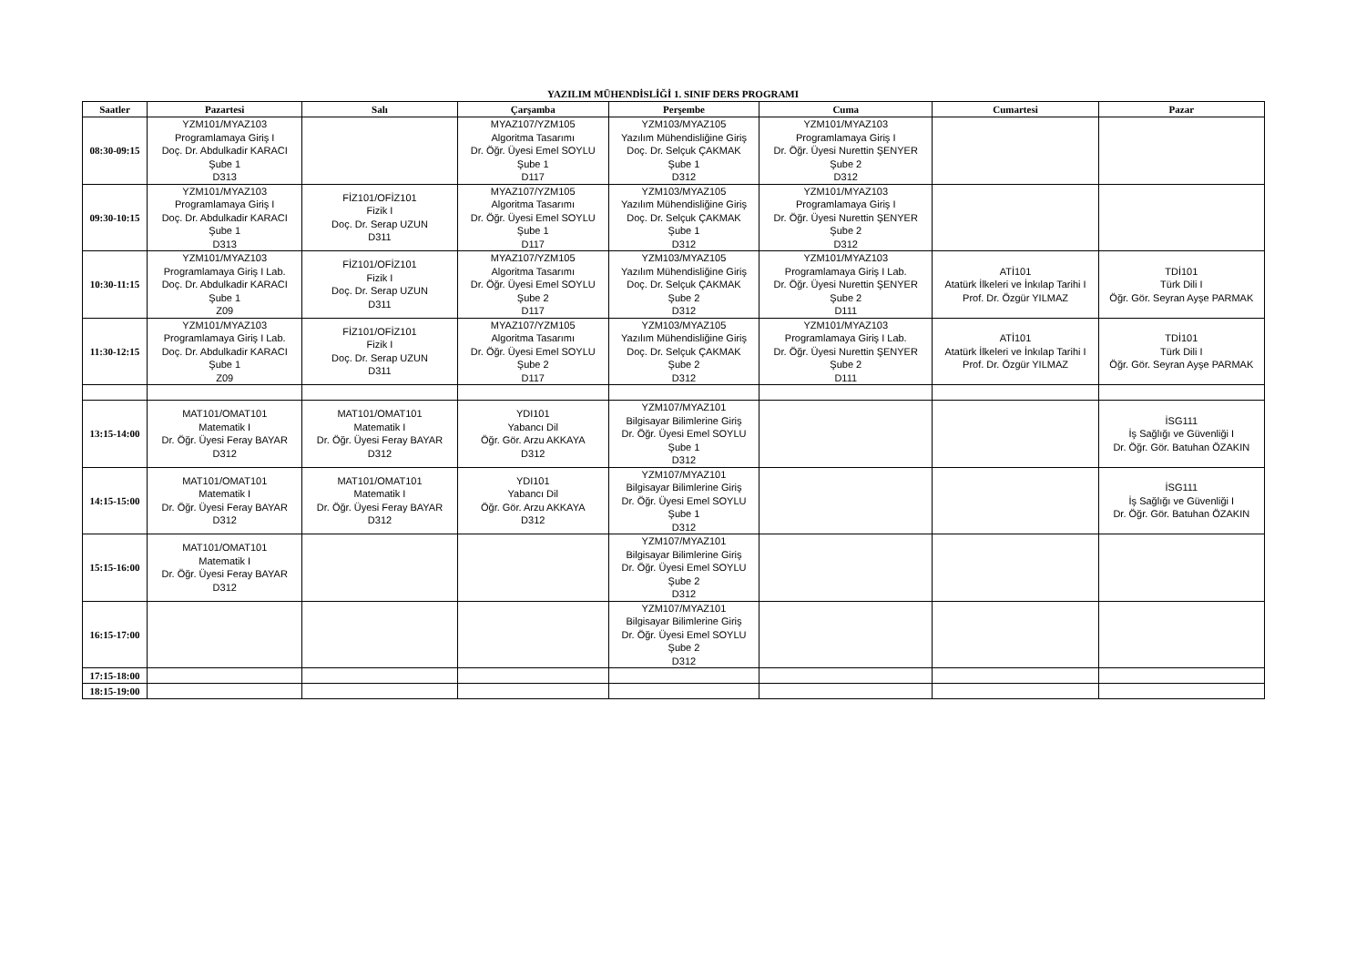YAZILIM MÜHENDİSLİĞİ 1. SINIF DERS PROGRAMI
| Saatler | Pazartesi | Salı | Çarşamba | Perşembe | Cuma | Cumartesi | Pazar |
| --- | --- | --- | --- | --- | --- | --- | --- |
| 08:30-09:15 | YZM101/MYAZ103 Programlamaya Giriş I Doç. Dr. Abdulkadir KARACI Şube 1 D313 | | MYAZ107/YZM105 Algoritma Tasarımı Dr. Öğr. Üyesi Emel SOYLU Şube 1 D117 | YZM103/MYAZ105 Yazılım Mühendisliğine Giriş Doç. Dr. Selçuk ÇAKMAK Şube 1 D312 | YZM101/MYAZ103 Programlamaya Giriş I Dr. Öğr. Üyesi Nurettin ŞENYER Şube 2 D312 | | |
| 09:30-10:15 | YZM101/MYAZ103 Programlamaya Giriş I Doç. Dr. Abdulkadir KARACI Şube 1 D313 | FİZ101/OFİZ101 Fizik I Doç. Dr. Serap UZUN D311 | MYAZ107/YZM105 Algoritma Tasarımı Dr. Öğr. Üyesi Emel SOYLU Şube 1 D117 | YZM103/MYAZ105 Yazılım Mühendisliğine Giriş Doç. Dr. Selçuk ÇAKMAK Şube 1 D312 | YZM101/MYAZ103 Programlamaya Giriş I Dr. Öğr. Üyesi Nurettin ŞENYER Şube 2 D312 | | |
| 10:30-11:15 | YZM101/MYAZ103 Programlamaya Giriş I Lab. Doç. Dr. Abdulkadir KARACI Şube 1 Z09 | FİZ101/OFİZ101 Fizik I Doç. Dr. Serap UZUN D311 | MYAZ107/YZM105 Algoritma Tasarımı Dr. Öğr. Üyesi Emel SOYLU Şube 2 D117 | YZM103/MYAZ105 Yazılım Mühendisliğine Giriş Doç. Dr. Selçuk ÇAKMAK Şube 2 D312 | YZM101/MYAZ103 Programlamaya Giriş I Lab. Dr. Öğr. Üyesi Nurettin ŞENYER Şube 2 D111 | ATİ101 Atatürk İlkeleri ve İnkılap Tarihi I Prof. Dr. Özgür YILMAZ | TDİ101 Türk Dili I Öğr. Gör. Seyran Ayşe PARMAK |
| 11:30-12:15 | YZM101/MYAZ103 Programlamaya Giriş I Lab. Doç. Dr. Abdulkadir KARACI Şube 1 Z09 | FİZ101/OFİZ101 Fizik I Doç. Dr. Serap UZUN D311 | MYAZ107/YZM105 Algoritma Tasarımı Dr. Öğr. Üyesi Emel SOYLU Şube 2 D117 | YZM103/MYAZ105 Yazılım Mühendisliğine Giriş Doç. Dr. Selçuk ÇAKMAK Şube 2 D312 | YZM101/MYAZ103 Programlamaya Giriş I Lab. Dr. Öğr. Üyesi Nurettin ŞENYER Şube 2 D111 | ATİ101 Atatürk İlkeleri ve İnkılap Tarihi I Prof. Dr. Özgür YILMAZ | TDİ101 Türk Dili I Öğr. Gör. Seyran Ayşe PARMAK |
| 13:15-14:00 | MAT101/OMAT101 Matematik I Dr. Öğr. Üyesi Feray BAYAR D312 | MAT101/OMAT101 Matematik I Dr. Öğr. Üyesi Feray BAYAR D312 | YDI101 Yabancı Dil Öğr. Gör. Arzu AKKAYA D312 | YZM107/MYAZ101 Bilgisayar Bilimlerine Giriş Dr. Öğr. Üyesi Emel SOYLU Şube 1 D312 | | | İSG111 İş Sağlığı ve Güvenliği I Dr. Öğr. Gör. Batuhan ÖZAKIN |
| 14:15-15:00 | MAT101/OMAT101 Matematik I Dr. Öğr. Üyesi Feray BAYAR D312 | MAT101/OMAT101 Matematik I Dr. Öğr. Üyesi Feray BAYAR D312 | YDI101 Yabancı Dil Öğr. Gör. Arzu AKKAYA D312 | YZM107/MYAZ101 Bilgisayar Bilimlerine Giriş Dr. Öğr. Üyesi Emel SOYLU Şube 1 D312 | | | İSG111 İş Sağlığı ve Güvenliği I Dr. Öğr. Gör. Batuhan ÖZAKIN |
| 15:15-16:00 | MAT101/OMAT101 Matematik I Dr. Öğr. Üyesi Feray BAYAR D312 | | | YZM107/MYAZ101 Bilgisayar Bilimlerine Giriş Dr. Öğr. Üyesi Emel SOYLU Şube 2 D312 | | | |
| 16:15-17:00 | | | | YZM107/MYAZ101 Bilgisayar Bilimlerine Giriş Dr. Öğr. Üyesi Emel SOYLU Şube 2 D312 | | | |
| 17:15-18:00 | | | | | | | |
| 18:15-19:00 | | | | | | | |